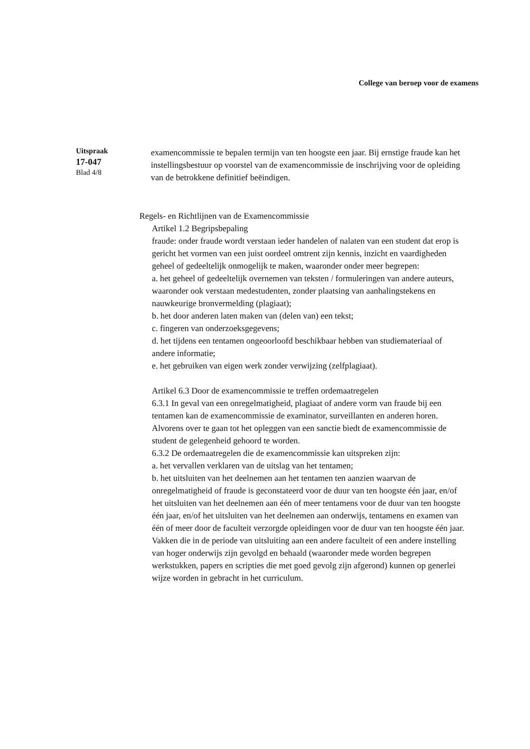College van beroep voor de examens
Uitspraak
17-047
Blad 4/8
examencommissie te bepalen termijn van ten hoogste een jaar. Bij ernstige fraude kan het instellingsbestuur op voorstel van de examencommissie de inschrijving voor de opleiding van de betrokkene definitief beëindigen.
Regels- en Richtlijnen van de Examencommissie
Artikel 1.2 Begripsbepaling
fraude: onder fraude wordt verstaan ieder handelen of nalaten van een student dat erop is gericht het vormen van een juist oordeel omtrent zijn kennis, inzicht en vaardigheden geheel of gedeeltelijk onmogelijk te maken, waaronder onder meer begrepen:
a. het geheel of gedeeltelijk overnemen van teksten / formuleringen van andere auteurs, waaronder ook verstaan medestudenten, zonder plaatsing van aanhalingstekens en nauwkeurige bronvermelding (plagiaat);
b. het door anderen laten maken van (delen van) een tekst;
c. fingeren van onderzoeksgegevens;
d. het tijdens een tentamen ongeoorloofd beschikbaar hebben van studiemateriaal of andere informatie;
e. het gebruiken van eigen werk zonder verwijzing (zelfplagiaat).
Artikel 6.3 Door de examencommissie te treffen ordemaatregelen
6.3.1 In geval van een onregelmatigheid, plagiaat of andere vorm van fraude bij een tentamen kan de examencommissie de examinator, surveillanten en anderen horen. Alvorens over te gaan tot het opleggen van een sanctie biedt de examencommissie de student de gelegenheid gehoord te worden.
6.3.2 De ordemaatregelen die de examencommissie kan uitspreken zijn:
a. het vervallen verklaren van de uitslag van het tentamen;
b. het uitsluiten van het deelnemen aan het tentamen ten aanzien waarvan de onregelmatigheid of fraude is geconstateerd voor de duur van ten hoogste één jaar, en/of het uitsluiten van het deelnemen aan één of meer tentamens voor de duur van ten hoogste één jaar, en/of het uitsluiten van het deelnemen aan onderwijs, tentamens en examen van één of meer door de faculteit verzorgde opleidingen voor de duur van ten hoogste één jaar. Vakken die in de periode van uitsluiting aan een andere faculteit of een andere instelling van hoger onderwijs zijn gevolgd en behaald (waaronder mede worden begrepen werkstukken, papers en scripties die met goed gevolg zijn afgerond) kunnen op generlei wijze worden in gebracht in het curriculum.